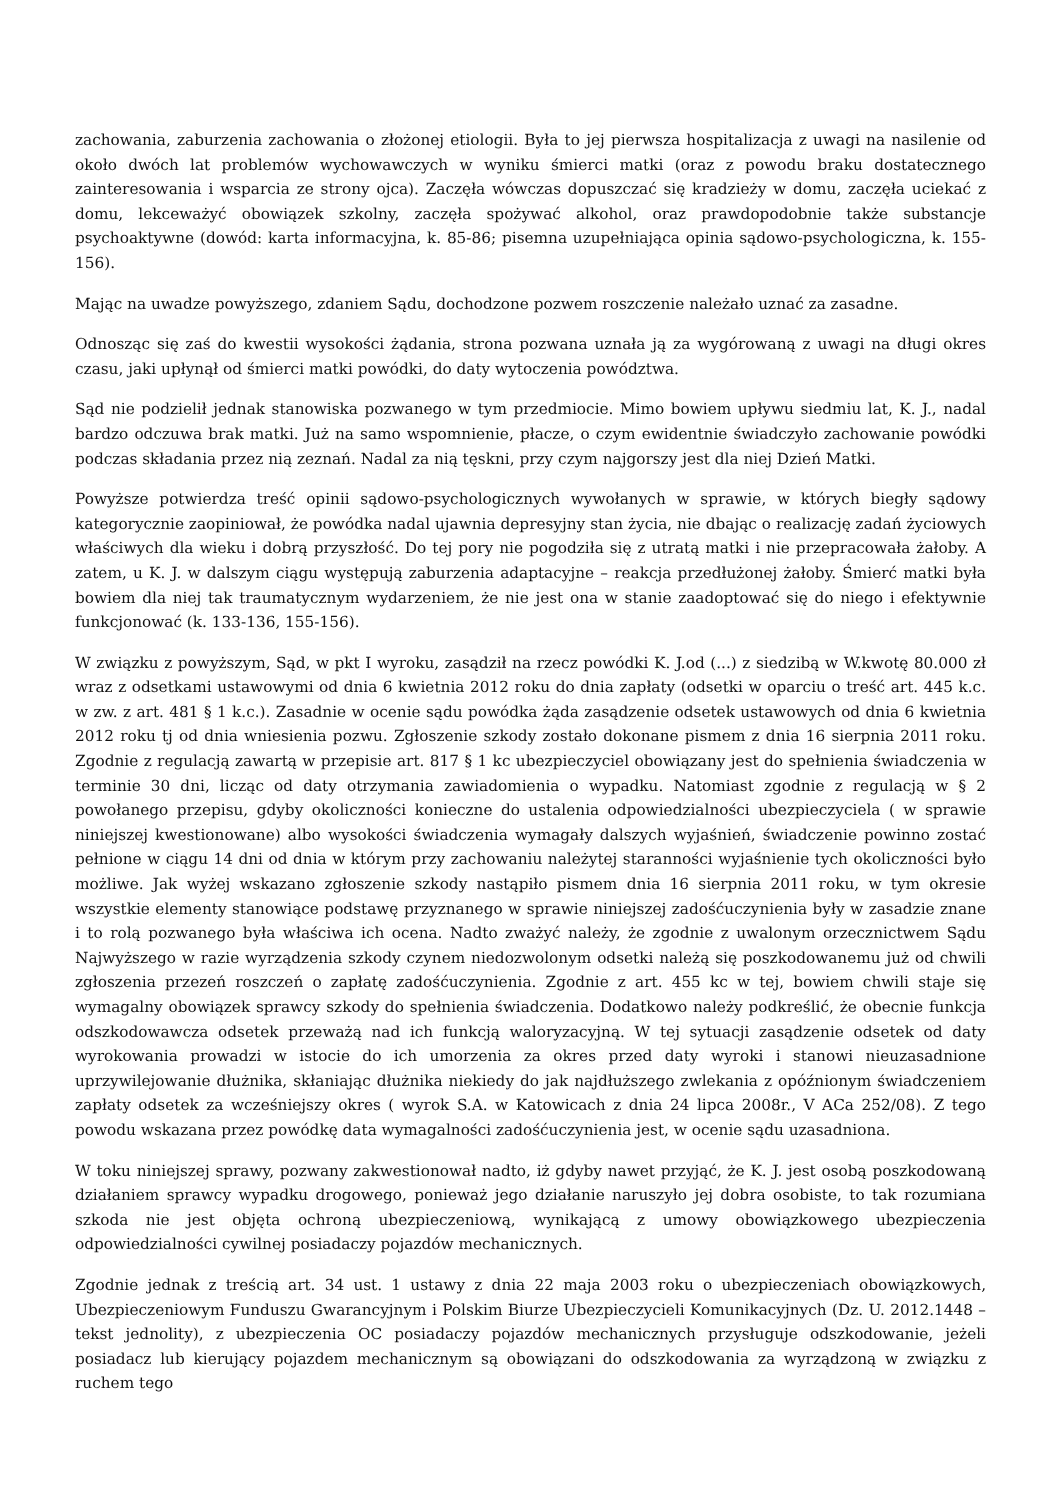zachowania, zaburzenia zachowania o złożonej etiologii. Była to jej pierwsza hospitalizacja z uwagi na nasilenie od około dwóch lat problemów wychowawczych w wyniku śmierci matki (oraz z powodu braku dostatecznego zainteresowania i wsparcia ze strony ojca). Zaczęła wówczas dopuszczać się kradzieży w domu, zaczęła uciekać z domu, lekceważyć obowiązek szkolny, zaczęła spożywać alkohol, oraz prawdopodobnie także substancje psychoaktywne (dowód: karta informacyjna, k. 85-86; pisemna uzupełniająca opinia sądowo-psychologiczna, k. 155-156).
Mając na uwadze powyższego, zdaniem Sądu, dochodzone pozwem roszczenie należało uznać za zasadne.
Odnosząc się zaś do kwestii wysokości żądania, strona pozwana uznała ją za wygórowaną z uwagi na długi okres czasu, jaki upłynął od śmierci matki powódki, do daty wytoczenia powództwa.
Sąd nie podzielił jednak stanowiska pozwanego w tym przedmiocie. Mimo bowiem upływu siedmiu lat, K. J., nadal bardzo odczuwa brak matki. Już na samo wspomnienie, płacze, o czym ewidentnie świadczyło zachowanie powódki podczas składania przez nią zeznań. Nadal za nią tęskni, przy czym najgorszy jest dla niej Dzień Matki.
Powyższe potwierdza treść opinii sądowo-psychologicznych wywołanych w sprawie, w których biegły sądowy kategorycznie zaopiniował, że powódka nadal ujawnia depresyjny stan życia, nie dbając o realizację zadań życiowych właściwych dla wieku i dobrą przyszłość. Do tej pory nie pogodziła się z utratą matki i nie przepracowała żałoby. A zatem, u K. J. w dalszym ciągu występują zaburzenia adaptacyjne – reakcja przedłużonej żałoby. Śmierć matki była bowiem dla niej tak traumatycznym wydarzeniem, że nie jest ona w stanie zaadoptować się do niego i efektywnie funkcjonować (k. 133-136, 155-156).
W związku z powyższym, Sąd, w pkt I wyroku, zasądził na rzecz powódki K. J.od (...) z siedzibą w W.kwotę 80.000 zł wraz z odsetkami ustawowymi od dnia 6 kwietnia 2012 roku do dnia zapłaty (odsetki w oparciu o treść art. 445 k.c. w zw. z art. 481 § 1 k.c.). Zasadnie w ocenie sądu powódka żąda zasądzenie odsetek ustawowych od dnia 6 kwietnia 2012 roku tj od dnia wniesienia pozwu. Zgłoszenie szkody zostało dokonane pismem z dnia 16 sierpnia 2011 roku. Zgodnie z regulacją zawartą w przepisie art. 817 § 1 kc ubezpieczyciel obowiązany jest do spełnienia świadczenia w terminie 30 dni, licząc od daty otrzymania zawiadomienia o wypadku. Natomiast zgodnie z regulacją w § 2 powołanego przepisu, gdyby okoliczności konieczne do ustalenia odpowiedzialności ubezpieczyciela ( w sprawie niniejszej kwestionowane) albo wysokości świadczenia wymagały dalszych wyjaśnień, świadczenie powinno zostać pełnione w ciągu 14 dni od dnia w którym przy zachowaniu należytej staranności wyjaśnienie tych okoliczności było możliwe. Jak wyżej wskazano zgłoszenie szkody nastąpiło pismem dnia 16 sierpnia 2011 roku, w tym okresie wszystkie elementy stanowiące podstawę przyznanego w sprawie niniejszej zadośćuczynienia były w zasadzie znane i to rolą pozwanego była właściwa ich ocena. Nadto zważyć należy, że zgodnie z uwalonym orzecznictwem Sądu Najwyższego w razie wyrządzenia szkody czynem niedozwolonym odsetki należą się poszkodowanemu już od chwili zgłoszenia przezeń roszczeń o zapłatę zadośćuczynienia. Zgodnie z art. 455 kc w tej, bowiem chwili staje się wymagalny obowiązek sprawcy szkody do spełnienia świadczenia. Dodatkowo należy podkreślić, że obecnie funkcja odszkodowawcza odsetek przeważą nad ich funkcją waloryzacyjną. W tej sytuacji zasądzenie odsetek od daty wyrokowania prowadzi w istocie do ich umorzenia za okres przed daty wyroki i stanowi nieuzasadnione uprzywilejowanie dłużnika, skłaniając dłużnika niekiedy do jak najdłuższego zwlekania z opóźnionym świadczeniem zapłaty odsetek za wcześniejszy okres ( wyrok S.A. w Katowicach z dnia 24 lipca 2008r., V ACa 252/08). Z tego powodu wskazana przez powódkę data wymagalności zadośćuczynienia jest, w ocenie sądu uzasadniona.
W toku niniejszej sprawy, pozwany zakwestionował nadto, iż gdyby nawet przyjąć, że K. J. jest osobą poszkodowaną działaniem sprawcy wypadku drogowego, ponieważ jego działanie naruszyło jej dobra osobiste, to tak rozumiana szkoda nie jest objęta ochroną ubezpieczeniową, wynikającą z umowy obowiązkowego ubezpieczenia odpowiedzialności cywilnej posiadaczy pojazdów mechanicznych.
Zgodnie jednak z treścią art. 34 ust. 1 ustawy z dnia 22 maja 2003 roku o ubezpieczeniach obowiązkowych, Ubezpieczeniowym Funduszu Gwarancyjnym i Polskim Biurze Ubezpieczycieli Komunikacyjnych (Dz. U. 2012.1448 – tekst jednolity), z ubezpieczenia OC posiadaczy pojazdów mechanicznych przysługuje odszkodowanie, jeżeli posiadacz lub kierujący pojazdem mechanicznym są obowiązani do odszkodowania za wyrządzoną w związku z ruchem tego